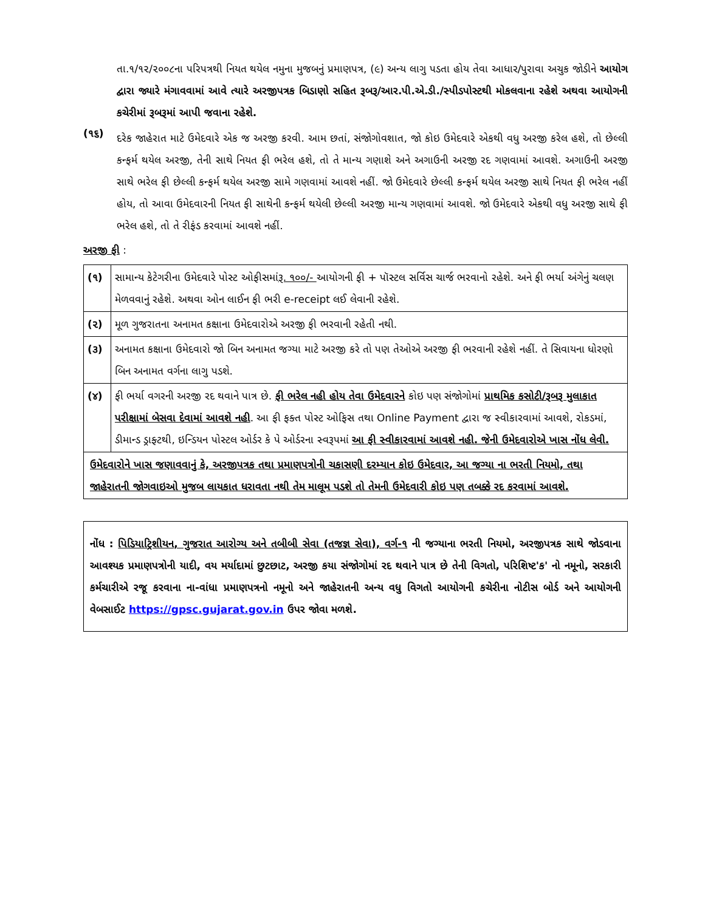તા.૧/૧૨/૨૦૦૮ના પરિપત્રથી નિયત થયેલ નમુના મુજબનું પ્રમાણપત્ર, (૯) અન્ય લાગુ પડતા હોય તેવા આધાર/પુરાવા અચુક જોડીને આયોગ દ્વારા જ્યારે મંગાવવામાં આવે ત્યારે અરજીપત્રક બિડાણો સહિત રૂબરૂ/આર.પી.એ.ડી./સ્પીડપોસ્ટથી મોકલવાના રહેશે અથવા આયોગની કચેરીમાં રૂબરૂમાં આપી જવાના રહેશે.
(૧૬)
દરેક જાહેરાત માટે ઉમેદવારે એક જ અરજી કરવી. આમ છતાં, સંજોગોવશાત, જો કોઇ ઉમેદવારે એકથી વધુ અરજી કરેલ હશે, તો છેલ્લી કન્ફર્મ થયેલ અરજી, તેની સાથે નિયત ફી ભરેલ હશે, તો તે માન્ય ગણાશે અને અગાઉની અરજી રદ ગણવામાં આવશે. અગાઉની અરજી સાથે ભરેલ ફી છેલ્લી કન્ફર્મ થયેલ અરજી સામે ગણવામાં આવશે નહીં. જો ઉમેદવારે છેલ્લી કન્ફર્મ થયેલ અરજી સાથે નિયત ફી ભરેલ નહીં હોય, તો આવા ઉમેદવારની નિયત ફી સાથેની કન્ફર્મ થયેલી છેલ્લી અરજી માન્ય ગણવામાં આવશે. જો ઉમેદવારે એકથી વધુ અરજી સાથે ફી ભરેલ હશે, તો તે રીફંડ કરવામાં આવશે નહીં.
અરજી ફી :
| (૧) | સામાન્ય કેટેગરીના ઉમેદવારે પોસ્ટ ઓફીસમાં રૂ. ૧૦૦/- આયોગની ફી + પૉસ્ટલ સર્વિસ ચાર્જ ભરવાનો રહેશે. અને ફી ભર્યા અંગેનું ચલણ મેળવવાનું રહેશે. અથવા ઓન લાઈન ફી ભરી e-receipt લઈ લેવાની રહેશે. |
| (૨) | મૂળ ગુજરાતના અનામત કક્ષાના ઉમેદવારોએ અરજી ફી ભરવાની રહેતી નથી. |
| (૩) | અનામત કક્ષાના ઉમેદવારો જો બિન અનામત જગ્યા માટે અરજી કરે તો પણ તેઓએ અરજી ફી ભરવાની રહેશે નહીં. તે સિવાયના ધોરણો બિન અનામત વર્ગના લાગુ પડશે. |
| (૪) | ફી ભર્યા વગરની અરજી રદ થવાને પાત્ર છે. ફી ભરેલ નહી હોય તેવા ઉમેદવારને કોઇ પણ સંજોગોમાં પ્રાથમિક કસોટી/રૂબરૂ મુલાકાત પરીક્ષામાં બેસવા દેવામાં આવશે નહી . આ ફી ફક્ત પોસ્ટ ઓફિસ તથા Online Payment દ્વારા જ સ્વીકારવામાં આવશે, રોકડમાં, ડીમાન્ડ ડ્રાફ્ટથી, ઇન્ડિયન પોસ્ટલ ઓર્ડર કે પે ઓર્ડરના સ્વરૂપમાં આ ફી સ્વીકારવામાં આવશે નહી. જેની ઉમેદવારોએ ખાસ નોંધ લેવી. |
| ઉમેદવારોને ખાસ જણાવવાનું કે, અરજીપત્રક તથા પ્રમાણપત્રોની ચકાસણી દરમ્યાન કોઇ ઉમેદવાર, આ જગ્યા ના ભરતી નિયમો, તથા જાહેરાતની જોગવાઇઓ મુજબ લાયકાત ધરાવતા નથી તેમ માલૂમ પડશે તો તેમની ઉમેદવારી કોઇ પણ તબક્કે રદ કરવામાં આવશે. | |
નોંધ : પિડિયાટ્રિશીયન, ગુજરાત આરોગ્ય અને તબીબી સેવા (તજજ્ઞ સેવા), વર્ગ-૧ ની જગ્યાના ભરતી નિયમો, અરજીપત્રક સાથે જોડવાના આવશ્યક પ્રમાણપત્રોની યાદી, વય મર્યાદામાં છુટછાટ, અરજી કયા સંજોગોમાં રદ થવાને પાત્ર છે તેની વિગતો, પરિશિષ્ટ'ક' નો નમૂનો, સરકારી કર્મચારીએ રજૂ કરવાના ના-વાંધા પ્રમાણપત્રનો નમૂનો અને જાહેરાતની અન્ય વધુ વિગતો આયોગની કચેરીના નોટીસ બોર્ડ અને આયોગની વેબસાઈટ https://gpsc.gujarat.gov.in ઉપર જોવા મળશે.